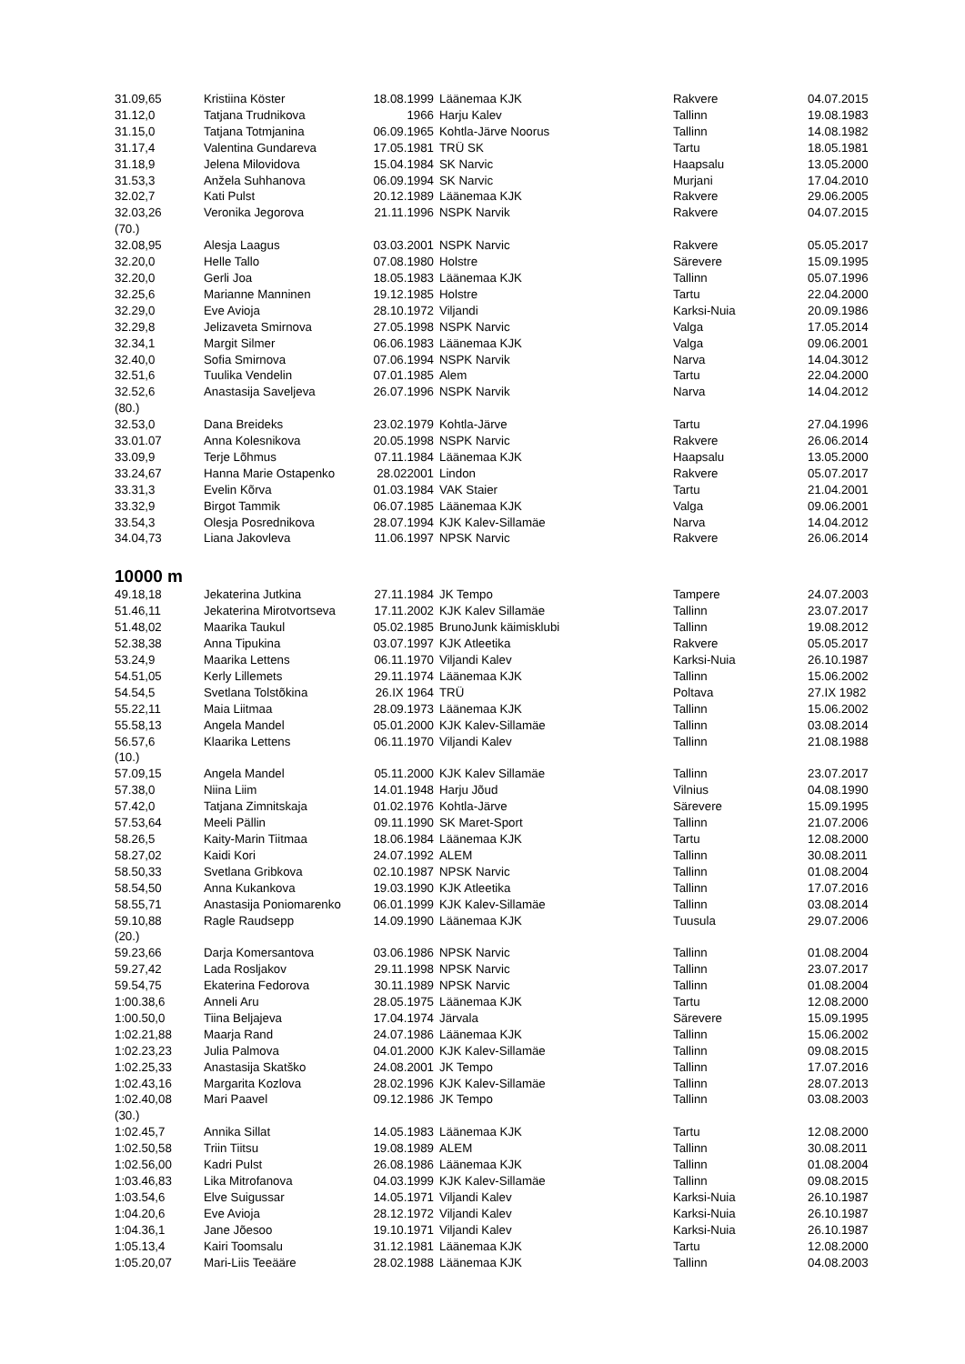| 31.09,65 | Kristiina Köster | 18.08.1999 | Läänemaa KJK | Rakvere | 04.07.2015 |
| 31.12,0 | Tatjana Trudnikova | 1966 | Harju Kalev | Tallinn | 19.08.1983 |
| 31.15,0 | Tatjana Totmjanina | 06.09.1965 | Kohtla-Järve Noorus | Tallinn | 14.08.1982 |
| 31.17,4 | Valentina Gundareva | 17.05.1981 | TRÜ SK | Tartu | 18.05.1981 |
| 31.18,9 | Jelena Milovidova | 15.04.1984 | SK Narvic | Haapsalu | 13.05.2000 |
| 31.53,3 | Anžela Suhhanova | 06.09.1994 | SK Narvic | Murjani | 17.04.2010 |
| 32.02,7 | Kati Pulst | 20.12.1989 | Läänemaa KJK | Rakvere | 29.06.2005 |
| 32.03,26 | Veronika Jegorova | 21.11.1996 | NSPK Narvik | Rakvere | 04.07.2015 |
| (70.) | | | | | |
| 32.08,95 | Alesja Laagus | 03.03.2001 | NSPK Narvic | Rakvere | 05.05.2017 |
| 32.20,0 | Helle Tallo | 07.08.1980 | Holstre | Särevere | 15.09.1995 |
| 32.20,0 | Gerli Joa | 18.05.1983 | Läänemaa KJK | Tallinn | 05.07.1996 |
| 32.25,6 | Marianne Manninen | 19.12.1985 | Holstre | Tartu | 22.04.2000 |
| 32.29,0 | Eve Avioja | 28.10.1972 | Viljandi | Karksi-Nuia | 20.09.1986 |
| 32.29,8 | Jelizaveta Smirnova | 27.05.1998 | NSPK Narvic | Valga | 17.05.2014 |
| 32.34,1 | Margit Silmer | 06.06.1983 | Läänemaa KJK | Valga | 09.06.2001 |
| 32.40,0 | Sofia Smirnova | 07.06.1994 | NSPK Narvik | Narva | 14.04.3012 |
| 32.51,6 | Tuulika Vendelin | 07.01.1985 | Alem | Tartu | 22.04.2000 |
| 32.52,6 | Anastasija Saveljeva | 26.07.1996 | NSPK Narvik | Narva | 14.04.2012 |
| (80.) | | | | | |
| 32.53,0 | Dana Breideks | 23.02.1979 | Kohtla-Järve | Tartu | 27.04.1996 |
| 33.01.07 | Anna Kolesnikova | 20.05.1998 | NSPK Narvic | Rakvere | 26.06.2014 |
| 33.09,9 | Terje Lõhmus | 07.11.1984 | Läänemaa KJK | Haapsalu | 13.05.2000 |
| 33.24,67 | Hanna Marie Ostapenko | 28.022001 | Lindon | Rakvere | 05.07.2017 |
| 33.31,3 | Evelin Kõrva | 01.03.1984 | VAK Staier | Tartu | 21.04.2001 |
| 33.32,9 | Birgot Tammik | 06.07.1985 | Läänemaa KJK | Valga | 09.06.2001 |
| 33.54,3 | Olesja Posrednikova | 28.07.1994 | KJK Kalev-Sillamäe | Narva | 14.04.2012 |
| 34.04,73 | Liana Jakovleva | 11.06.1997 | NPSK Narvic | Rakvere | 26.06.2014 |
10000 m
| 49.18,18 | Jekaterina Jutkina | 27.11.1984 | JK Tempo | Tampere | 24.07.2003 |
| 51.46,11 | Jekaterina Mirotvortseva | 17.11.2002 | KJK Kalev Sillamäe | Tallinn | 23.07.2017 |
| 51.48,02 | Maarika Taukul | 05.02.1985 | BrunoJunk käimisklubi | Tallinn | 19.08.2012 |
| 52.38,38 | Anna Tipukina | 03.07.1997 | KJK Atleetika | Rakvere | 05.05.2017 |
| 53.24,9 | Maarika Lettens | 06.11.1970 | Viljandi Kalev | Karksi-Nuia | 26.10.1987 |
| 54.51,05 | Kerly Lillemets | 29.11.1974 | Läänemaa KJK | Tallinn | 15.06.2002 |
| 54.54,5 | Svetlana Tolstõkina | 26.IX 1964 | TRÜ | Poltava | 27.IX 1982 |
| 55.22,11 | Maia Liitmaa | 28.09.1973 | Läänemaa KJK | Tallinn | 15.06.2002 |
| 55.58,13 | Angela Mandel | 05.01.2000 | KJK Kalev-Sillamäe | Tallinn | 03.08.2014 |
| 56.57,6 | Klaarika Lettens | 06.11.1970 | Viljandi Kalev | Tallinn | 21.08.1988 |
| (10.) | | | | | |
| 57.09,15 | Angela Mandel | 05.11.2000 | KJK Kalev Sillamäe | Tallinn | 23.07.2017 |
| 57.38,0 | Niina Liim | 14.01.1948 | Harju Jõud | Vilnius | 04.08.1990 |
| 57.42,0 | Tatjana Zimnitskaja | 01.02.1976 | Kohtla-Järve | Särevere | 15.09.1995 |
| 57.53,64 | Meeli Pällin | 09.11.1990 | SK Maret-Sport | Tallinn | 21.07.2006 |
| 58.26,5 | Kaity-Marin Tiitmaa | 18.06.1984 | Läänemaa KJK | Tartu | 12.08.2000 |
| 58.27,02 | Kaidi Kori | 24.07.1992 | ALEM | Tallinn | 30.08.2011 |
| 58.50,33 | Svetlana Gribkova | 02.10.1987 | NPSK Narvic | Tallinn | 01.08.2004 |
| 58.54,50 | Anna Kukankova | 19.03.1990 | KJK Atleetika | Tallinn | 17.07.2016 |
| 58.55,71 | Anastasija Poniomarenko | 06.01.1999 | KJK Kalev-Sillamäe | Tallinn | 03.08.2014 |
| 59.10,88 | Ragle Raudsepp | 14.09.1990 | Läänemaa KJK | Tuusula | 29.07.2006 |
| (20.) | | | | | |
| 59.23,66 | Darja Komersantova | 03.06.1986 | NPSK Narvic | Tallinn | 01.08.2004 |
| 59.27,42 | Lada Rosljakov | 29.11.1998 | NPSK Narvic | Tallinn | 23.07.2017 |
| 59.54,75 | Ekaterina Fedorova | 30.11.1989 | NPSK Narvic | Tallinn | 01.08.2004 |
| 1:00.38,6 | Anneli Aru | 28.05.1975 | Läänemaa KJK | Tartu | 12.08.2000 |
| 1:00.50,0 | Tiina Beljajeva | 17.04.1974 | Järvala | Särevere | 15.09.1995 |
| 1:02.21,88 | Maarja Rand | 24.07.1986 | Läänemaa KJK | Tallinn | 15.06.2002 |
| 1:02.23,23 | Julia Palmova | 04.01.2000 | KJK Kalev-Sillamäe | Tallinn | 09.08.2015 |
| 1:02.25,33 | Anastasija Skatško | 24.08.2001 | JK Tempo | Tallinn | 17.07.2016 |
| 1:02.43,16 | Margarita Kozlova | 28.02.1996 | KJK Kalev-Sillamäe | Tallinn | 28.07.2013 |
| 1:02.40,08 | Mari Paavel | 09.12.1986 | JK Tempo | Tallinn | 03.08.2003 |
| (30.) | | | | | |
| 1:02.45,7 | Annika Sillat | 14.05.1983 | Läänemaa KJK | Tartu | 12.08.2000 |
| 1:02.50,58 | Triin Tiitsu | 19.08.1989 | ALEM | Tallinn | 30.08.2011 |
| 1:02.56,00 | Kadri Pulst | 26.08.1986 | Läänemaa KJK | Tallinn | 01.08.2004 |
| 1:03.46,83 | Lika Mitrofanova | 04.03.1999 | KJK Kalev-Sillamäe | Tallinn | 09.08.2015 |
| 1:03.54,6 | Elve Suigussar | 14.05.1971 | Viljandi Kalev | Karksi-Nuia | 26.10.1987 |
| 1:04.20,6 | Eve Avioja | 28.12.1972 | Viljandi Kalev | Karksi-Nuia | 26.10.1987 |
| 1:04.36,1 | Jane Jõesoo | 19.10.1971 | Viljandi Kalev | Karksi-Nuia | 26.10.1987 |
| 1:05.13,4 | Kairi Toomsalu | 31.12.1981 | Läänemaa KJK | Tartu | 12.08.2000 |
| 1:05.20,07 | Mari-Liis Teeääre | 28.02.1988 | Läänemaa KJK | Tallinn | 04.08.2003 |